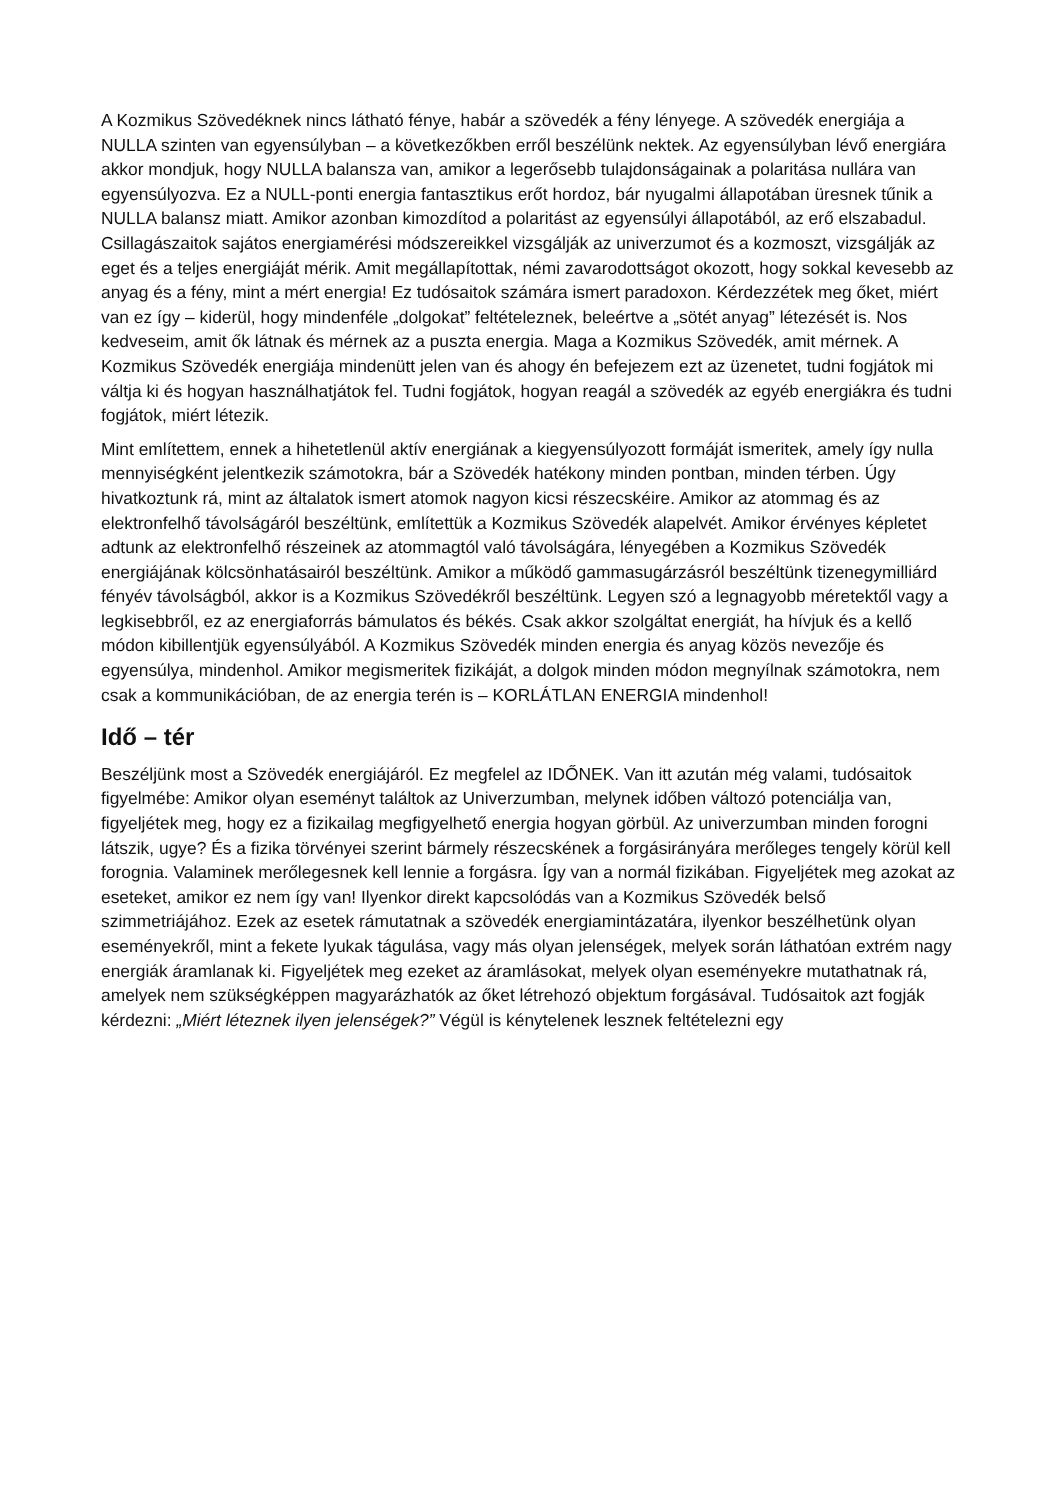A Kozmikus Szövedéknek nincs látható fénye, habár a szövedék a fény lényege. A szövedék energiája a NULLA szinten van egyensúlyban – a következőkben erről beszélünk nektek. Az egyensúlyban lévő energiára akkor mondjuk, hogy NULLA balansza van, amikor a legerősebb tulajdonságainak a polaritása nullára van egyensúlyozva. Ez a NULL-ponti energia fantasztikus erőt hordoz, bár nyugalmi állapotában üresnek tűnik a NULLA balansz miatt. Amikor azonban kimozdítod a polaritást az egyensúlyi állapotából, az erő elszabadul. Csillagászaitok sajátos energiamérési módszereikkel vizsgálják az univerzumot és a kozmoszt, vizsgálják az eget és a teljes energiáját mérik. Amit megállapítottak, némi zavarodottságot okozott, hogy sokkal kevesebb az anyag és a fény, mint a mért energia! Ez tudósaitok számára ismert paradoxon. Kérdezzétek meg őket, miért van ez így – kiderül, hogy mindenféle „dolgokat” feltételeznek, beleértve a „sötét anyag” létezését is. Nos kedveseim, amit ők látnak és mérnek az a puszta energia. Maga a Kozmikus Szövedék, amit mérnek. A Kozmikus Szövedék energiája mindenütt jelen van és ahogy én befejezem ezt az üzenetet, tudni fogjátok mi váltja ki és hogyan használhatjátok fel. Tudni fogjátok, hogyan reagál a szövedék az egyéb energiákra és tudni fogjátok, miért létezik.
Mint említettem, ennek a hihetetlenül aktív energiának a kiegyensúlyozott formáját ismeritek, amely így nulla mennyiségként jelentkezik számotokra, bár a Szövedék hatékony minden pontban, minden térben. Úgy hivatkoztunk rá, mint az általatok ismert atomok nagyon kicsi részecskéire. Amikor az atommag és az elektronfelhő távolságáról beszéltünk, említettük a Kozmikus Szövedék alapelvét. Amikor érvényes képletet adtunk az elektronfelhő részeinek az atommagtól való távolságára, lényegében a Kozmikus Szövedék energiájának kölcsönhatásairól beszéltünk. Amikor a működő gammasugárzásról beszéltünk tizenegymilliárd fényév távolságból, akkor is a Kozmikus Szövedékről beszéltünk. Legyen szó a legnagyobb méretektől vagy a legkisebbről, ez az energiaforrás bámulatos és békés. Csak akkor szolgáltat energiát, ha hívjuk és a kellő módon kibillentjük egyensúlyából. A Kozmikus Szövedék minden energia és anyag közös nevezője és egyensúlya, mindenhol. Amikor megismeritek fizikáját, a dolgok minden módon megnyílnak számotokra, nem csak a kommunikációban, de az energia terén is – KORLÁTLAN ENERGIA mindenhol!
Idő – tér
Beszéljünk most a Szövedék energiájáról. Ez megfelel az IDŐNEK. Van itt azután még valami, tudósaitok figyelmébe: Amikor olyan eseményt találtok az Univerzumban, melynek időben változó potenciálja van, figyeljétek meg, hogy ez a fizikailag megfigyelhető energia hogyan görbül. Az univerzumban minden forogni látszik, ugye? És a fizika törvényei szerint bármely részecskének a forgásirányára merőleges tengely körül kell forognia. Valaminek merőlegesnek kell lennie a forgásra. Így van a normál fizikában. Figyeljétek meg azokat az eseteket, amikor ez nem így van! Ilyenkor direkt kapcsolódás van a Kozmikus Szövedék belső szimmetriájához. Ezek az esetek rámutatnak a szövedék energiamintázatára, ilyenkor beszélhetünk olyan eseményekről, mint a fekete lyukak tágulása, vagy más olyan jelenségek, melyek során láthatóan extrém nagy energiák áramlanak ki. Figyeljétek meg ezeket az áramlásokat, melyek olyan eseményekre mutathatnak rá, amelyek nem szükségképpen magyarázhatók az őket létrehozó objektum forgásával. Tudósaitok azt fogják kérdezni: „Miért léteznek ilyen jelenségek?” Végül is kénytelenek lesznek feltételezni egy